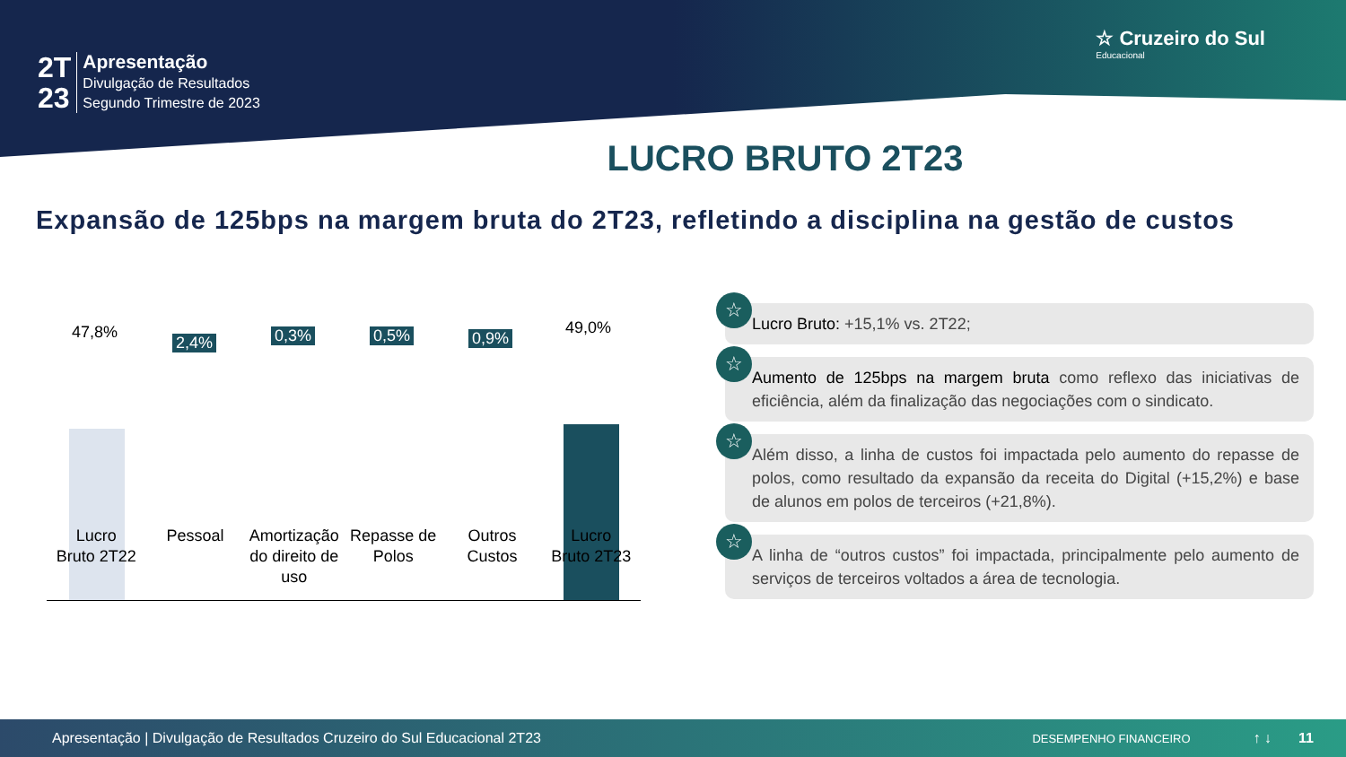2T
23
Apresentação
Divulgação de Resultados
Segundo Trimestre de 2023
☆ Cruzeiro do Sul
Educacional
LUCRO BRUTO 2T23
Expansão de 125bps na margem bruta do 2T23, refletindo a disciplina na gestão de custos
47,8%
2,4% 0,3% 0,5% 0,9%
49,0%
Lucro
Bruto 2T22
Pessoal Amortização do direito de uso Repasse de Polos Outros Custos Lucro
Bruto 2T23
☆
Lucro Bruto: +15,1% vs. 2T22;
☆
Aumento de 125bps na margem bruta como reflexo das iniciativas de eficiência, além da finalização das negociações com o sindicato.
☆
Além disso, a linha de custos foi impactada pelo aumento do repasse de polos, como resultado da expansão da receita do Digital (+15,2%) e base de alunos em polos de terceiros (+21,8%).
☆
A linha de “outros custos” foi impactada, principalmente pelo aumento de serviços de terceiros voltados a área de tecnologia.
Apresentação | Divulgação de Resultados Cruzeiro do Sul Educacional 2T23 DESEMPENHO FINANCEIRO ↑ ↓ 11